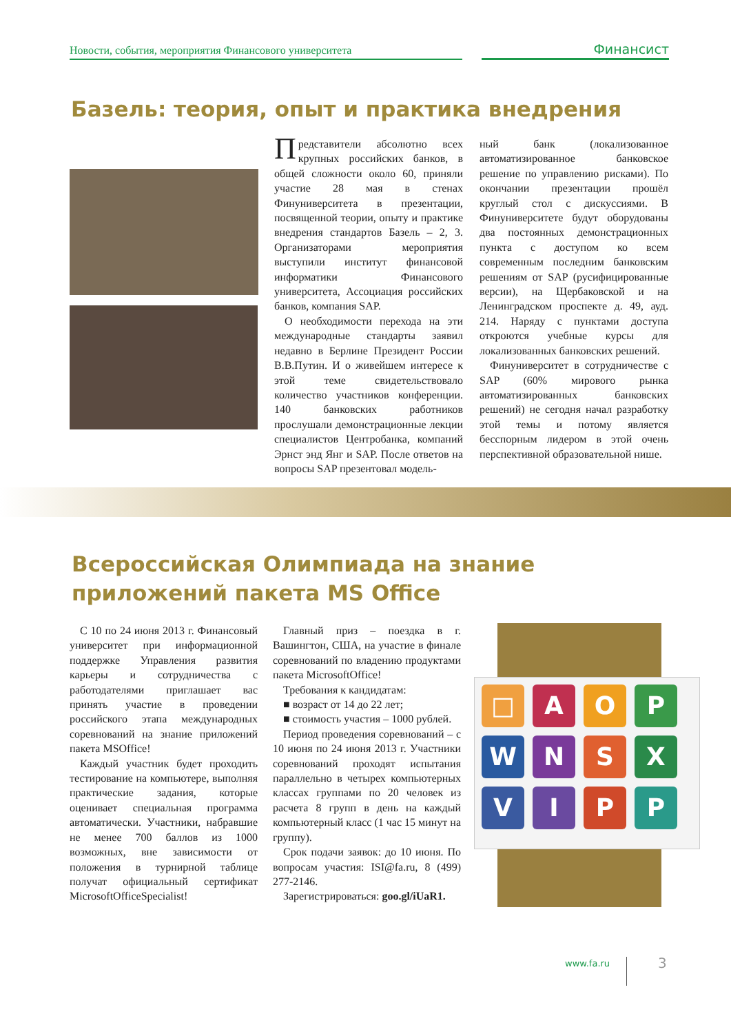Новости, события, мероприятия Финансового университета
Финансист
Базель: теория, опыт и практика внедрения
Представители абсолютно всех крупных российских банков, в общей сложности около 60, приняли участие 28 мая в стенах Финуниверситета в презентации, посвященной теории, опыту и практике внедрения стандартов Базель – 2, 3. Организаторами мероприятия выступили институт финансовой информатики Финансового университета, Ассоциация российских банков, компания SAP.
О необходимости перехода на эти международные стандарты заявил недавно в Берлине Президент России В.В.Путин. И о живейшем интересе к этой теме свидетельствовало количество участников конференции. 140 банковских работников прослушали демонстрационные лекции специалистов Центробанка, компаний Эрнст энд Янг и SAP. После ответов на вопросы SAP презентовал модель-
ный банк (локализованное автоматизированное банковское решение по управлению рисками). По окончании презентации прошёл круглый стол с дискуссиями. В Финуниверситете будут оборудованы два постоянных демонстрационных пункта с доступом ко всем современным последним банковским решениям от SAP (русифицированные версии), на Щербаковской и на Ленинградском проспекте д. 49, ауд. 214. Наряду с пунктами доступа откроются учебные курсы для локализованных банковских решений.
Финуниверситет в сотрудничестве с SAP (60% мирового рынка автоматизированных банковских решений) не сегодня начал разработку этой темы и потому является бесспорным лидером в этой очень перспективной образовательной нише.
Всероссийская Олимпиада на знание приложений пакета MS Office
С 10 по 24 июня 2013 г. Финансовый университет при информационной поддержке Управления развития карьеры и сотрудничества с работодателями приглашает вас принять участие в проведении российского этапа международных соревнований на знание приложений пакета MSOffice!
Каждый участник будет проходить тестирование на компьютере, выполняя практические задания, которые оценивает специальная программа автоматически. Участники, набравшие не менее 700 баллов из 1000 возможных, вне зависимости от положения в турнирной таблице получат официальный сертификат MicrosoftOfficeSpecialist!
Главный приз – поездка в г. Вашингтон, США, на участие в финале соревнований по владению продуктами пакета MicrosoftOffice!
Требования к кандидатам:
■ возраст от 14 до 22 лет;
■ стоимость участия – 1000 рублей.
Период проведения соревнований – с 10 июня по 24 июня 2013 г. Участники соревнований проходят испытания параллельно в четырех компьютерных классах группами по 20 человек из расчета 8 групп в день на каждый компьютерный класс (1 час 15 минут на группу).
Срок подачи заявок: до 10 июня. По вопросам участия: ISI@fa.ru, 8 (499) 277-2146.
Зарегистрироваться: goo.gl/iUaR1.
□ AOP WNSX VIPP
www.fa.ru 3